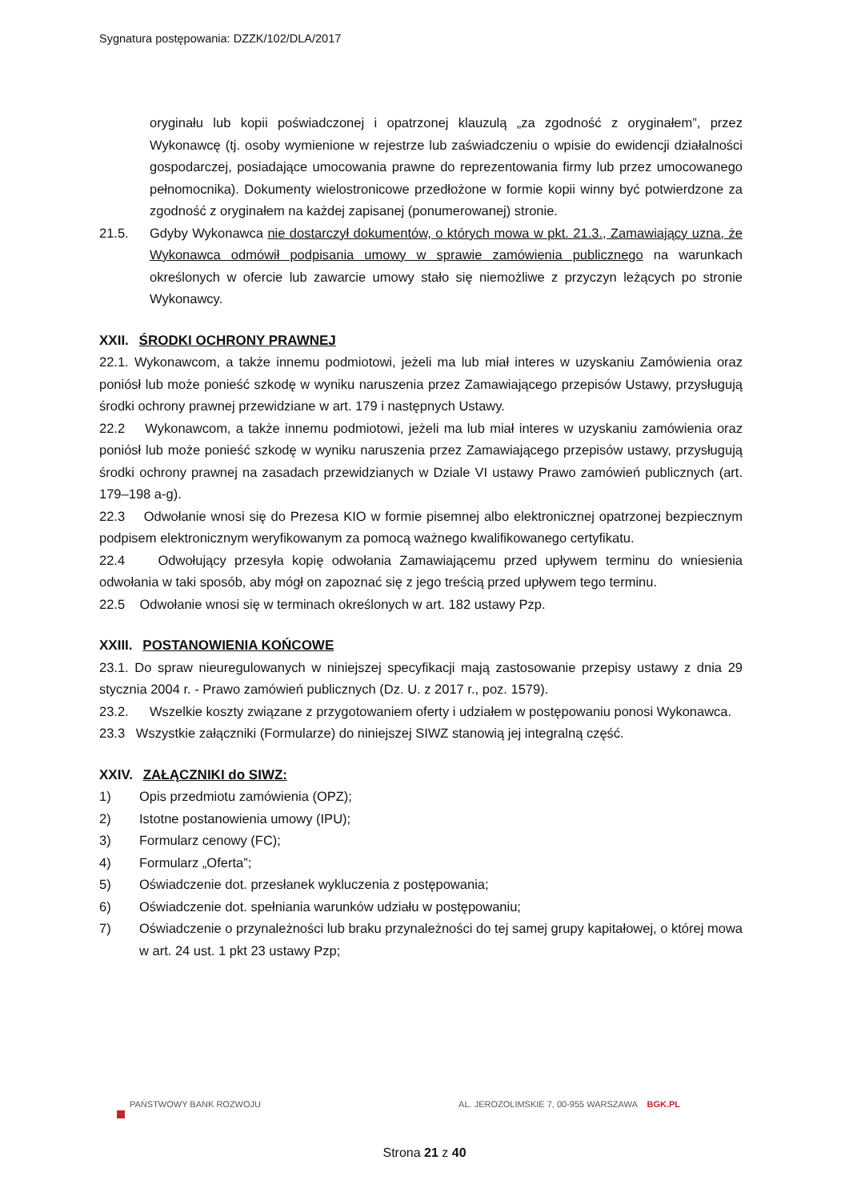Sygnatura postępowania: DZZK/102/DLA/2017
oryginału lub kopii poświadczonej i opatrzonej klauzulą „za zgodność z oryginałem”, przez Wykonawcę (tj. osoby wymienione w rejestrze lub zaświadczeniu o wpisie do ewidencji działalności gospodarczej, posiadające umocowania prawne do reprezentowania firmy lub przez umocowanego pełnomocnika). Dokumenty wielostronicowe przedłożone w formie kopii winny być potwierdzone za zgodność z oryginałem na każdej zapisanej (ponumerowanej) stronie.
21.5. Gdyby Wykonawca nie dostarczył dokumentów, o których mowa w pkt. 21.3., Zamawiający uzna, że Wykonawca odmówił podpisania umowy w sprawie zamówienia publicznego na warunkach określonych w ofercie lub zawarcie umowy stało się niemożliwe z przyczyn leżących po stronie Wykonawcy.
XXII. ŚRODKI OCHRONY PRAWNEJ
22.1. Wykonawcom, a także innemu podmiotowi, jeżeli ma lub miał interes w uzyskaniu Zamówienia oraz poniósł lub może ponieść szkodę w wyniku naruszenia przez Zamawiającego przepisów Ustawy, przysługują środki ochrony prawnej przewidziane w art. 179 i następnych Ustawy.
22.2 Wykonawcom, a także innemu podmiotowi, jeżeli ma lub miał interes w uzyskaniu zamówienia oraz poniósł lub może ponieść szkodę w wyniku naruszenia przez Zamawiającego przepisów ustawy, przysługują środki ochrony prawnej na zasadach przewidzianych w Dziale VI ustawy Prawo zamówień publicznych (art. 179–198 a-g).
22.3 Odwołanie wnosi się do Prezesa KIO w formie pisemnej albo elektronicznej opatrzonej bezpiecznym podpisem elektronicznym weryfikowanym za pomocą ważnego kwalifikowanego certyfikatu.
22.4 Odwołujący przesyła kopię odwołania Zamawiającemu przed upływem terminu do wniesienia odwołania w taki sposób, aby mógł on zapoznać się z jego treścią przed upływem tego terminu.
22.5 Odwołanie wnosi się w terminach określonych w art. 182 ustawy Pzp.
XXIII. POSTANOWIENIA KOŃCOWE
23.1. Do spraw nieuregulowanych w niniejszej specyfikacji mają zastosowanie przepisy ustawy z dnia 29 stycznia 2004 r. - Prawo zamówień publicznych (Dz. U. z 2017 r., poz. 1579).
23.2. Wszelkie koszty związane z przygotowaniem oferty i udziałem w postępowaniu ponosi Wykonawca.
23.3 Wszystkie załączniki (Formularze) do niniejszej SIWZ stanowią jej integralną część.
XXIV. ZAŁĄCZNIKI do SIWZ:
1) Opis przedmiotu zamówienia (OPZ);
2) Istotne postanowienia umowy (IPU);
3) Formularz cenowy (FC);
4) Formularz „Oferta”;
5) Oświadczenie dot. przesłanek wykluczenia z postępowania;
6) Oświadczenie dot. spełniania warunków udziału w postępowaniu;
7) Oświadczenie o przynależności lub braku przynależności do tej samej grupy kapitałowej, o której mowa w art. 24 ust. 1 pkt 23 ustawy Pzp;
PAŃSTWOWY BANK ROZWOJU AL. JEROZOLIMSKIE 7, 00-955 WARSZAWA BGK.PL
Strona 21 z 40